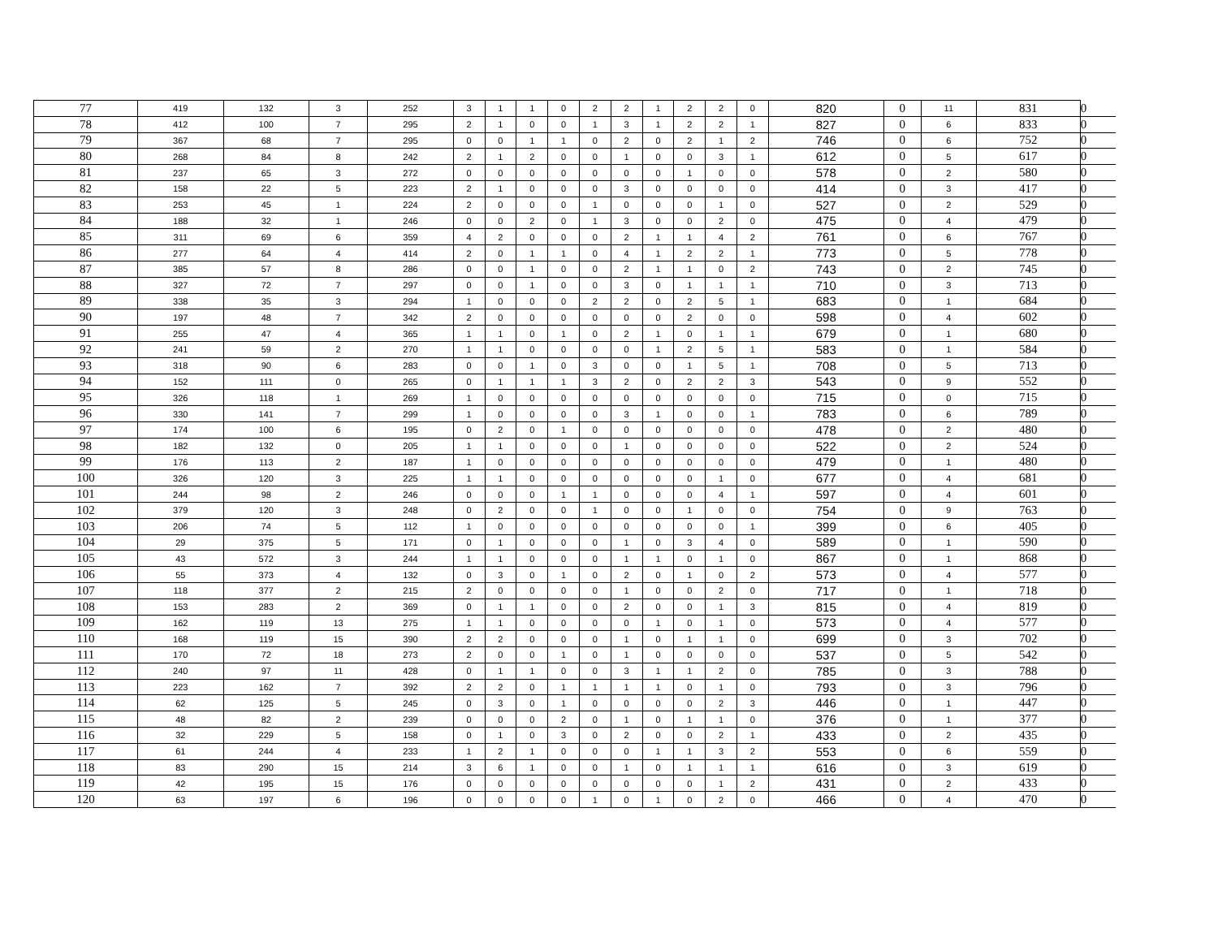| 77 | 419 | 132 | 3 | 252 | 3 | 1 | 1 | 0 | 2 | 2 | 1 | 2 | 2 | 0 | 820 | 0 | 11 | 831 | 0 |
| 78 | 412 | 100 | 7 | 295 | 2 | 1 | 0 | 0 | 1 | 3 | 1 | 2 | 2 | 1 | 827 | 0 | 6 | 833 | 0 |
| 79 | 367 | 68 | 7 | 295 | 0 | 0 | 1 | 1 | 0 | 2 | 0 | 2 | 1 | 2 | 746 | 0 | 6 | 752 | 0 |
| 80 | 268 | 84 | 8 | 242 | 2 | 1 | 2 | 0 | 0 | 1 | 0 | 0 | 3 | 1 | 612 | 0 | 5 | 617 | 0 |
| 81 | 237 | 65 | 3 | 272 | 0 | 0 | 0 | 0 | 0 | 0 | 0 | 1 | 0 | 0 | 578 | 0 | 2 | 580 | 0 |
| 82 | 158 | 22 | 5 | 223 | 2 | 1 | 0 | 0 | 0 | 3 | 0 | 0 | 0 | 0 | 414 | 0 | 3 | 417 | 0 |
| 83 | 253 | 45 | 1 | 224 | 2 | 0 | 0 | 0 | 1 | 0 | 0 | 0 | 1 | 0 | 527 | 0 | 2 | 529 | 0 |
| 84 | 188 | 32 | 1 | 246 | 0 | 0 | 2 | 0 | 1 | 3 | 0 | 0 | 2 | 0 | 475 | 0 | 4 | 479 | 0 |
| 85 | 311 | 69 | 6 | 359 | 4 | 2 | 0 | 0 | 0 | 2 | 1 | 1 | 4 | 2 | 761 | 0 | 6 | 767 | 0 |
| 86 | 277 | 64 | 4 | 414 | 2 | 0 | 1 | 1 | 0 | 4 | 1 | 2 | 2 | 1 | 773 | 0 | 5 | 778 | 0 |
| 87 | 385 | 57 | 8 | 286 | 0 | 0 | 1 | 0 | 0 | 2 | 1 | 1 | 0 | 2 | 743 | 0 | 2 | 745 | 0 |
| 88 | 327 | 72 | 7 | 297 | 0 | 0 | 1 | 0 | 0 | 3 | 0 | 1 | 1 | 1 | 710 | 0 | 3 | 713 | 0 |
| 89 | 338 | 35 | 3 | 294 | 1 | 0 | 0 | 0 | 2 | 2 | 0 | 2 | 5 | 1 | 683 | 0 | 1 | 684 | 0 |
| 90 | 197 | 48 | 7 | 342 | 2 | 0 | 0 | 0 | 0 | 0 | 0 | 2 | 0 | 0 | 598 | 0 | 4 | 602 | 0 |
| 91 | 255 | 47 | 4 | 365 | 1 | 1 | 0 | 1 | 0 | 2 | 1 | 0 | 1 | 1 | 679 | 0 | 1 | 680 | 0 |
| 92 | 241 | 59 | 2 | 270 | 1 | 1 | 0 | 0 | 0 | 0 | 1 | 2 | 5 | 1 | 583 | 0 | 1 | 584 | 0 |
| 93 | 318 | 90 | 6 | 283 | 0 | 0 | 1 | 0 | 3 | 0 | 0 | 1 | 5 | 1 | 708 | 0 | 5 | 713 | 0 |
| 94 | 152 | 111 | 0 | 265 | 0 | 1 | 1 | 1 | 3 | 2 | 0 | 2 | 2 | 3 | 543 | 0 | 9 | 552 | 0 |
| 95 | 326 | 118 | 1 | 269 | 1 | 0 | 0 | 0 | 0 | 0 | 0 | 0 | 0 | 0 | 715 | 0 | 0 | 715 | 0 |
| 96 | 330 | 141 | 7 | 299 | 1 | 0 | 0 | 0 | 0 | 3 | 1 | 0 | 0 | 1 | 783 | 0 | 6 | 789 | 0 |
| 97 | 174 | 100 | 6 | 195 | 0 | 2 | 0 | 1 | 0 | 0 | 0 | 0 | 0 | 0 | 478 | 0 | 2 | 480 | 0 |
| 98 | 182 | 132 | 0 | 205 | 1 | 1 | 0 | 0 | 0 | 1 | 0 | 0 | 0 | 0 | 522 | 0 | 2 | 524 | 0 |
| 99 | 176 | 113 | 2 | 187 | 1 | 0 | 0 | 0 | 0 | 0 | 0 | 0 | 0 | 0 | 479 | 0 | 1 | 480 | 0 |
| 100 | 326 | 120 | 3 | 225 | 1 | 1 | 0 | 0 | 0 | 0 | 0 | 0 | 1 | 0 | 677 | 0 | 4 | 681 | 0 |
| 101 | 244 | 98 | 2 | 246 | 0 | 0 | 0 | 1 | 1 | 0 | 0 | 0 | 4 | 1 | 597 | 0 | 4 | 601 | 0 |
| 102 | 379 | 120 | 3 | 248 | 0 | 2 | 0 | 0 | 1 | 0 | 0 | 1 | 0 | 0 | 754 | 0 | 9 | 763 | 0 |
| 103 | 206 | 74 | 5 | 112 | 1 | 0 | 0 | 0 | 0 | 0 | 0 | 0 | 0 | 1 | 399 | 0 | 6 | 405 | 0 |
| 104 | 29 | 375 | 5 | 171 | 0 | 1 | 0 | 0 | 0 | 1 | 0 | 3 | 4 | 0 | 589 | 0 | 1 | 590 | 0 |
| 105 | 43 | 572 | 3 | 244 | 1 | 1 | 0 | 0 | 0 | 1 | 1 | 0 | 1 | 0 | 867 | 0 | 1 | 868 | 0 |
| 106 | 55 | 373 | 4 | 132 | 0 | 3 | 0 | 1 | 0 | 2 | 0 | 1 | 0 | 2 | 573 | 0 | 4 | 577 | 0 |
| 107 | 118 | 377 | 2 | 215 | 2 | 0 | 0 | 0 | 0 | 1 | 0 | 0 | 2 | 0 | 717 | 0 | 1 | 718 | 0 |
| 108 | 153 | 283 | 2 | 369 | 0 | 1 | 1 | 0 | 0 | 2 | 0 | 0 | 1 | 3 | 815 | 0 | 4 | 819 | 0 |
| 109 | 162 | 119 | 13 | 275 | 1 | 1 | 0 | 0 | 0 | 0 | 1 | 0 | 1 | 0 | 573 | 0 | 4 | 577 | 0 |
| 110 | 168 | 119 | 15 | 390 | 2 | 2 | 0 | 0 | 0 | 1 | 0 | 1 | 1 | 0 | 699 | 0 | 3 | 702 | 0 |
| 111 | 170 | 72 | 18 | 273 | 2 | 0 | 0 | 1 | 0 | 1 | 0 | 0 | 0 | 0 | 537 | 0 | 5 | 542 | 0 |
| 112 | 240 | 97 | 11 | 428 | 0 | 1 | 1 | 0 | 0 | 3 | 1 | 1 | 2 | 0 | 785 | 0 | 3 | 788 | 0 |
| 113 | 223 | 162 | 7 | 392 | 2 | 2 | 0 | 1 | 1 | 1 | 1 | 0 | 1 | 0 | 793 | 0 | 3 | 796 | 0 |
| 114 | 62 | 125 | 5 | 245 | 0 | 3 | 0 | 1 | 0 | 0 | 0 | 0 | 2 | 3 | 446 | 0 | 1 | 447 | 0 |
| 115 | 48 | 82 | 2 | 239 | 0 | 0 | 0 | 2 | 0 | 1 | 0 | 1 | 1 | 0 | 376 | 0 | 1 | 377 | 0 |
| 116 | 32 | 229 | 5 | 158 | 0 | 1 | 0 | 3 | 0 | 2 | 0 | 0 | 2 | 1 | 433 | 0 | 2 | 435 | 0 |
| 117 | 61 | 244 | 4 | 233 | 1 | 2 | 1 | 0 | 0 | 0 | 1 | 1 | 3 | 2 | 553 | 0 | 6 | 559 | 0 |
| 118 | 83 | 290 | 15 | 214 | 3 | 6 | 1 | 0 | 0 | 1 | 0 | 1 | 1 | 1 | 616 | 0 | 3 | 619 | 0 |
| 119 | 42 | 195 | 15 | 176 | 0 | 0 | 0 | 0 | 0 | 0 | 0 | 0 | 1 | 2 | 431 | 0 | 2 | 433 | 0 |
| 120 | 63 | 197 | 6 | 196 | 0 | 0 | 0 | 0 | 1 | 0 | 1 | 0 | 2 | 0 | 466 | 0 | 4 | 470 | 0 |